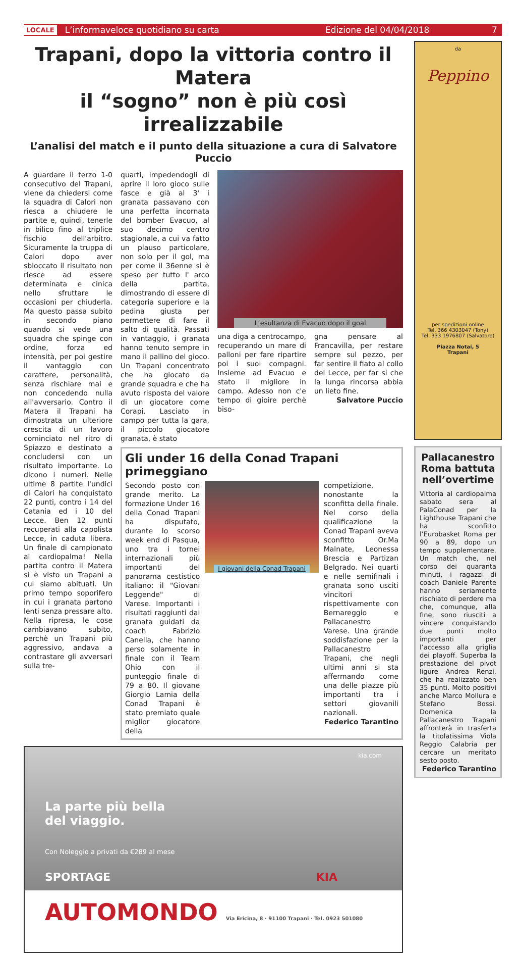LOCALE L’informaveloce quotidiano su carta Edizione del 04/04/2018 7
Trapani, dopo la vittoria contro il Matera
il “sogno” non è più così irrealizzabile
L’analisi del match e il punto della situazione a cura di Salvatore Puccio
A guardare il terzo 1-0 consecutivo del Trapani, viene da chiedersi come la squadra di Calori non riesca a chiudere le partite e, quindi, tenerle in bilico fino al triplice fischio dell'arbitro. Sicuramente la truppa di Calori dopo aver sbloccato il risultato non riesce ad essere determinata e cinica nello sfruttare le occasioni per chiuderla. Ma questo passa subito in secondo piano quando si vede una squadra che spinge con ordine, forza ed intensità, per poi gestire il vantaggio con carattere, personalità, senza rischiare mai e non concedendo nulla all'avversario. Contro il Matera il Trapani ha dimostrata un ulteriore crescita di un lavoro cominciato nel ritro di Spiazzo e destinato a concludersi con un risultato importante. Lo dicono i numeri. Nelle ultime 8 partite l'undici di Calori ha conquistato 22 punti, contro i 14 del Catania ed i 10 del Lecce. Ben 12 punti recuperati alla capolista Lecce, in caduta libera. Un finale di campionato al cardiopalma! Nella partita contro il Matera si è visto un Trapani a cui siamo abituati. Un primo tempo soporifero in cui i granata partono lenti senza pressare alto. Nella ripresa, le cose cambiavano subito, perchè un Trapani più aggressivo, andava a contrastare gli avversari sulla tre-
quarti, impedendogli di aprire il loro gioco sulle fasce e già al 3' i granata passavano con una perfetta incornata del bomber Evacuo, al suo decimo centro stagionale, a cui va fatto un plauso particolare, non solo per il gol, ma per come il 36enne si è speso per tutto l' arco della partita, dimostrando di essere di categoria superiore e la pedina giusta per permettere di fare il salto di qualità. Passati in vantaggio, i granata hanno tenuto sempre in mano il pallino del gioco. Un Trapani concentrato che ha giocato da grande squadra e che ha avuto risposta del valore di un giocatore come Corapi. Lasciato in campo per tutta la gara, il piccolo giocatore granata, è stato
L’esultanza di Evacuo dopo il goal
una diga a centrocampo, recuperando un mare di palloni per fare ripartire poi i suoi compagni. Insieme ad Evacuo e stato il migliore in campo. Adesso non c'e tempo di gioire perchè biso-
gna pensare al Francavilla, per restare sempre sul pezzo, per far sentire il fiato al collo del Lecce, per far si che la lunga rincorsa abbia un lieto fine.
Salvatore Puccio
Gli under 16 della Conad Trapani primeggiano
Secondo posto con grande merito. La formazione Under 16 della Conad Trapani ha disputato, durante lo scorso week end di Pasqua, uno tra i tornei internazionali più importanti del panorama cestistico italiano: il "Giovani Leggende" di Varese. Importanti i risultati raggiunti dai granata guidati da coach Fabrizio Canella, che hanno perso solamente in finale con il Team Ohio con il punteggio finale di 79 a 80. Il giovane Giorgio Lamia della Conad Trapani è stato premiato quale miglior giocatore della
I giovani della Conad Trapani
competizione, nonostante la sconfitta della finale. Nel corso della qualificazione la Conad Trapani aveva sconfitto Or.Ma Malnate, Leonessa Brescia e Partizan Belgrado. Nei quarti e nelle semifinali i granata sono usciti vincitori rispettivamente con Bernareggio e Pallacanestro Varese. Una grande soddisfazione per la Pallacanestro Trapani, che negli ultimi anni si sta affermando come una delle piazze più importanti tra i settori giovanili nazionali.
Federico Tarantino
kia.com
La parte più bella
del viaggio.
Con Noleggio a privati da €289 al mese
SPORTAGE KIA
AUTOMONDO Via Ericina, 8 · 91100 Trapani · Tel. 0923 501080
da
Peppino
per spedizioni online
Tel. 366 4303047 (Tony)
Tel. 333 1976807 (Salvatore)
Piazza Notai, 5
Trapani
Pallacanestro Roma battuta nell’overtime
Vittoria al cardiopalma sabato sera al PalaConad per la Lighthouse Trapani che ha sconfitto l’Eurobasket Roma per 90 a 89, dopo un tempo supplementare. Un match che, nel corso dei quaranta minuti, i ragazzi di coach Daniele Parente hanno seriamente rischiato di perdere ma che, comunque, alla fine, sono riusciti a vincere conquistando due punti molto importanti per l’accesso alla griglia dei playoff. Superba la prestazione del pivot ligure Andrea Renzi, che ha realizzato ben 35 punti. Molto positivi anche Marco Mollura e Stefano Bossi. Domenica la Pallacanestro Trapani affronterà in trasferta la titolatissima Viola Reggio Calabria per cercare un meritato sesto posto.
Federico Tarantino